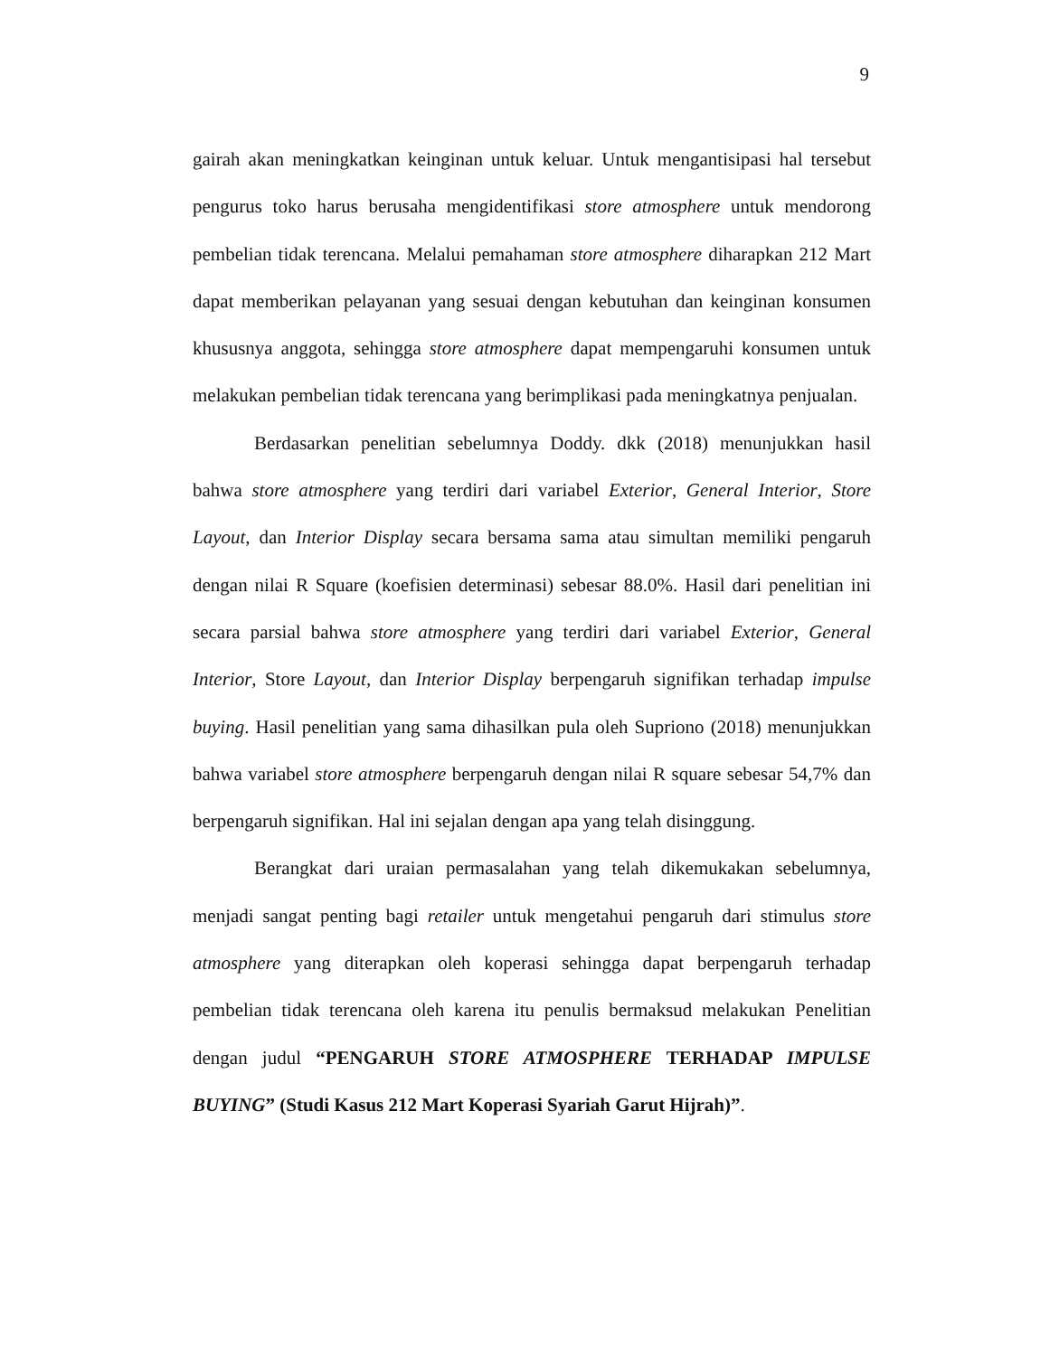9
gairah akan meningkatkan keinginan untuk keluar. Untuk mengantisipasi hal tersebut pengurus toko harus berusaha mengidentifikasi store atmosphere untuk mendorong pembelian tidak terencana. Melalui pemahaman store atmosphere diharapkan 212 Mart dapat memberikan pelayanan yang sesuai dengan kebutuhan dan keinginan konsumen khususnya anggota, sehingga store atmosphere dapat mempengaruhi konsumen untuk melakukan pembelian tidak terencana yang berimplikasi pada meningkatnya penjualan.
Berdasarkan penelitian sebelumnya Doddy. dkk (2018) menunjukkan hasil bahwa store atmosphere yang terdiri dari variabel Exterior, General Interior, Store Layout, dan Interior Display secara bersama sama atau simultan memiliki pengaruh dengan nilai R Square (koefisien determinasi) sebesar 88.0%. Hasil dari penelitian ini secara parsial bahwa store atmosphere yang terdiri dari variabel Exterior, General Interior, Store Layout, dan Interior Display berpengaruh signifikan terhadap impulse buying. Hasil penelitian yang sama dihasilkan pula oleh Supriono (2018) menunjukkan bahwa variabel store atmosphere berpengaruh dengan nilai R square sebesar 54,7% dan berpengaruh signifikan. Hal ini sejalan dengan apa yang telah disinggung.
Berangkat dari uraian permasalahan yang telah dikemukakan sebelumnya, menjadi sangat penting bagi retailer untuk mengetahui pengaruh dari stimulus store atmosphere yang diterapkan oleh koperasi sehingga dapat berpengaruh terhadap pembelian tidak terencana oleh karena itu penulis bermaksud melakukan Penelitian dengan judul “PENGARUH STORE ATMOSPHERE TERHADAP IMPULSE BUYING” (Studi Kasus 212 Mart Koperasi Syariah Garut Hijrah)”.